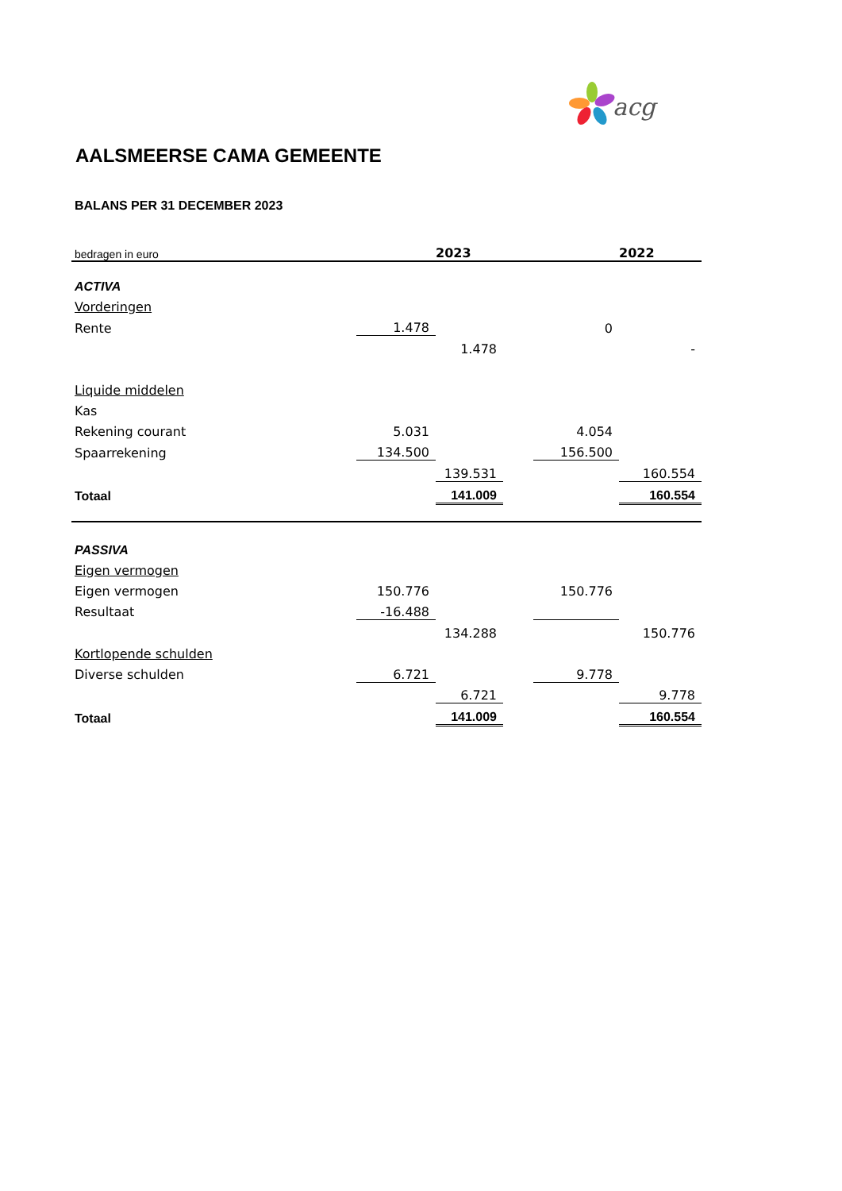acg
AALSMEERSE CAMA GEMEENTE
BALANS PER 31 DECEMBER 2023
| bedragen in euro | | 2023 | | | 2022 |
| ACTIVA | | | | | |
| Vorderingen | | | | | |
| Rente | 1.478 | | | 0 | |
| | | 1.478 | | | - |
| Liquide middelen | | | | | |
| Kas | | | | | |
| Rekening courant | 5.031 | | | 4.054 | |
| Spaarrekening | 134.500 | | | 156.500 | |
| | | 139.531 | | | 160.554 |
| Totaal | | 141.009 | | | 160.554 |
| PASSIVA | | | | | |
| Eigen vermogen | | | | | |
| Eigen vermogen | 150.776 | | | 150.776 | |
| Resultaat | -16.488 | | | | |
| | | 134.288 | | | 150.776 |
| Kortlopende schulden | | | | | |
| Diverse schulden | 6.721 | | | 9.778 | |
| | | 6.721 | | | 9.778 |
| Totaal | | 141.009 | | | 160.554 |